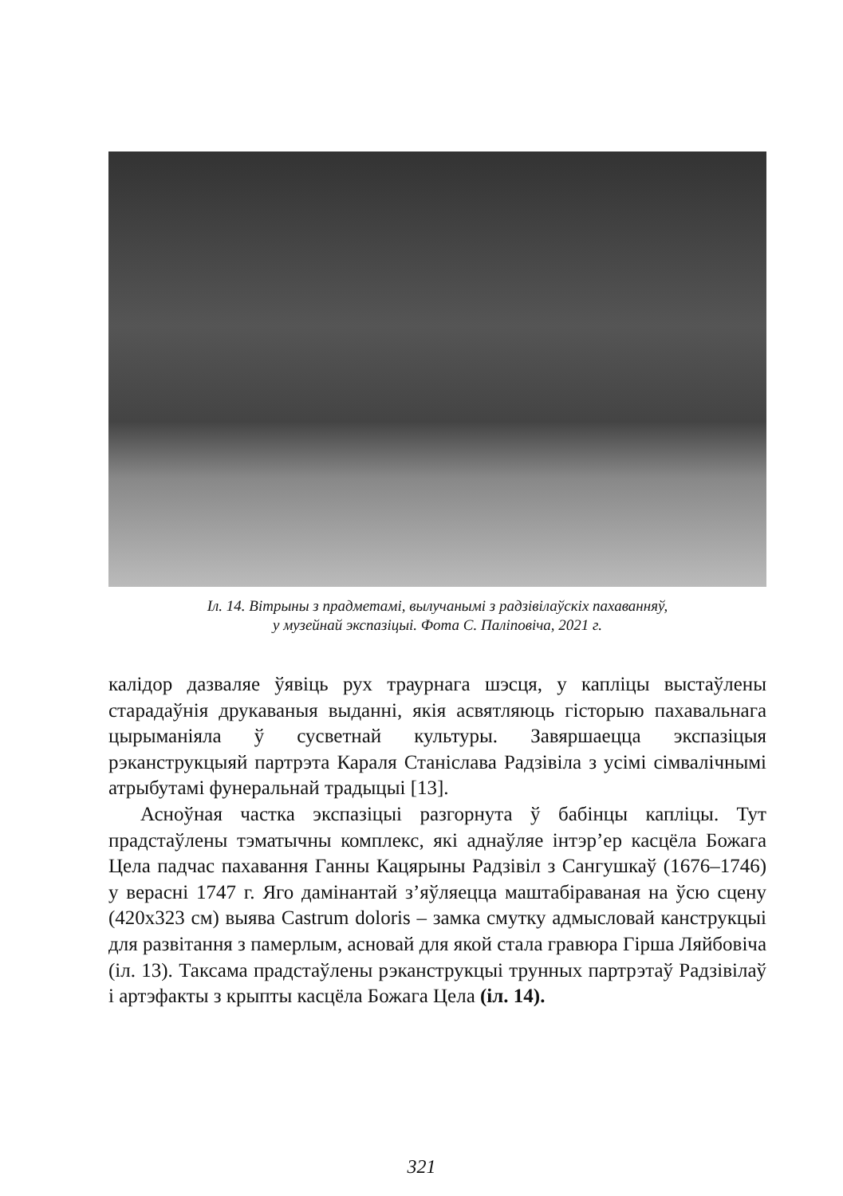Іл. 14. Вітрыны з прадметамі, вылучанымі з радзівілаўскіх пахаванняў,
у музейнай экспазіцыі. Фота С. Па­ліповіча, 2021 г.
калідор дазваляе ўявіць рух траурнага шэсця, у капліцы выстаўлены старадаўнія друкаваныя выданні, якія асвятляюць гісторыю пахавальнага цырыманіяла ў сусветнай культуры. Завяршаецца экспазіцыя рэканструкцыяй партрэта Караля Станіслава Радзівіла з усімі сімвалічнымі атрыбутамі фунеральнай традыцыі [13].
Асноўная частка экспазіцыі разгорнута ў бабінцы капліцы. Тут прадстаўлены тэматычны комплекс, які аднаўляе інтэр’ер касцёла Божага Цела падчас пахавання Ганны Кацярыны Радзівіл з Сангушкаў (1676–1746) у верасні 1747 г. Яго дамінантай з’яўляецца маштабіраваная на ўсю сцену (420х323 см) выява Castrum doloris – замка смутку адмысловай канструкцыі для развітання з памерлым, асновай для якой стала гравюра Гірша Ляйбовіча (іл. 13). Таксама прадстаўлены рэканструкцыі трунных партрэтаў Радзівілаў і артэфакты з крыпты касцёла Божага Цела (іл. 14).
321